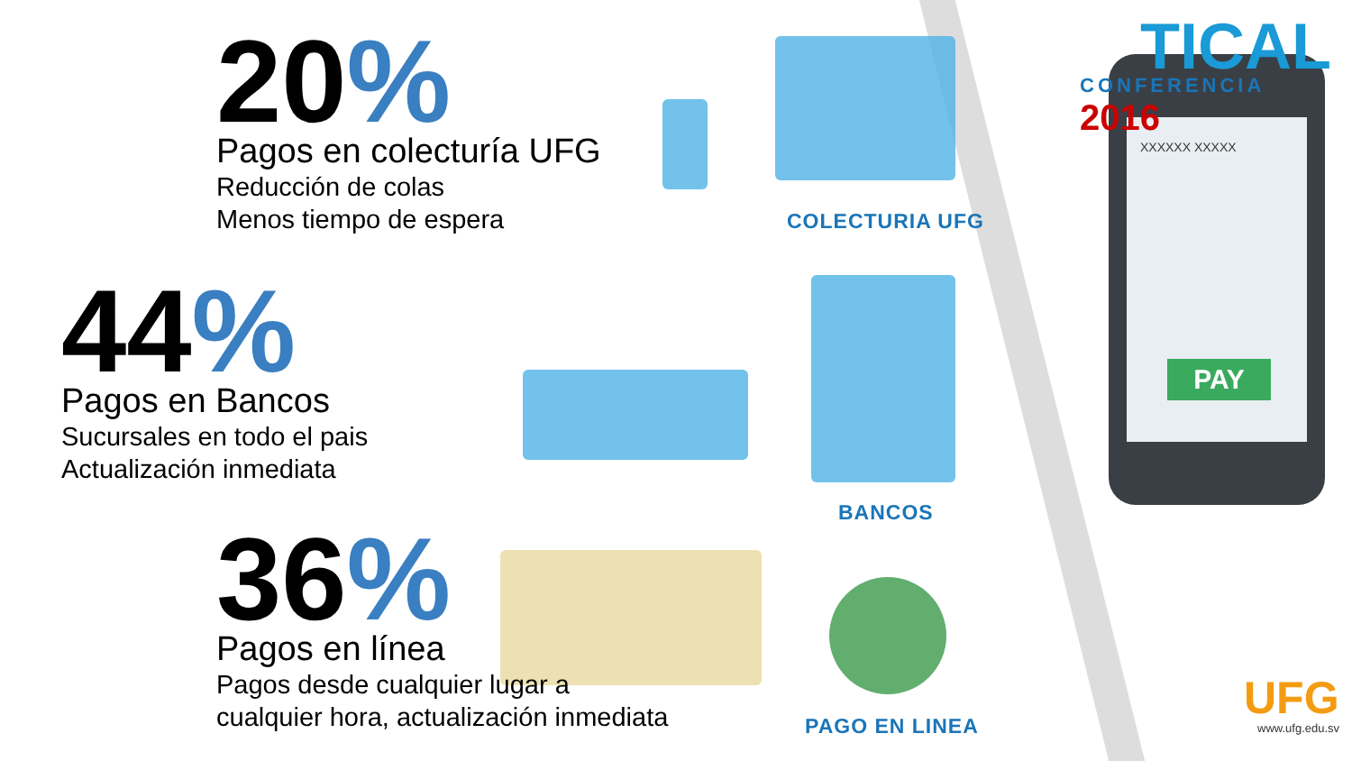TICAL
CONFERENCIA 2016
XXXXXX XXXXX
PAY
UFG
www.ufg.edu.sv
20%
Pagos en colecturía UFG
Reducción de colas
Menos tiempo de espera
COLECTURIA UFG
44%
Pagos en Bancos
Sucursales en todo el pais
Actualización inmediata
BANCOS
36%
Pagos en línea
Pagos desde cualquier lugar a
cualquier hora, actualización inmediata
PAGO EN LINEA